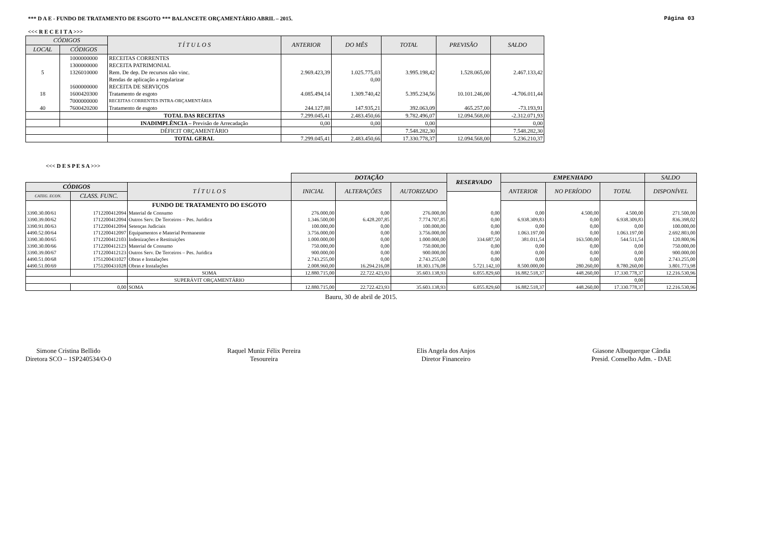*** D A E - FUNDO DE TRATAMENTO DE ESGOTO *** BALANCETE ORÇAMENTÁRIO ABRIL – 2015. Página 03
<<< R E C E I T A >>>
| CÓDIGOS | | T Í T U L O S | ANTERIOR | DO MÊS | TOTAL | PREVISÃO | SALDO |
| --- | --- | --- | --- | --- | --- | --- | --- |
| LOCAL | CÓDIGOS | | | | | | |
| | 1000000000 | RECEITAS CORRENTES | | | | | |
| | 1300000000 | RECEITA PATRIMONIAL | | | | | |
| 5 | 1326010000 | Rem. De dep. De recursos não vinc. | 2.969.423,39 | 1.025.775,03 | 3.995.198,42 | 1.528.065,00 | 2.467.133,42 |
| | | Rendas de aplicação a regularizar | | 0,00 | | | |
| | 1600000000 | RECEITA DE SERVIÇOS | | | | | |
| 18 | 1600420300 | Tratamento de esgoto | 4.085.494,14 | 1.309.740,42 | 5.395.234,56 | 10.101.246,00 | -4.706.011,44 |
| | 7000000000 | RECEITAS CORRENTES INTRA-ORÇAMENTÁRIA | | | | | |
| 40 | 7600420200 | Tratamento de esgoto | 244.127,88 | 147.935,21 | 392.063,09 | 465.257,00 | -73.193,91 |
| | | TOTAL DAS RECEITAS | 7.299.045,41 | 2.483.450,66 | 9.782.496,07 | 12.094.568,00 | -2.312.071,93 |
| | | INADIMPLÊNCIA – Previsão de Arrecadação | 0,00 | 0,00 | 0,00 | | 0,00 |
| | | DÉFICIT ORÇAMENTÁRIO | | | 7.548.282,30 | | 7.548.282,30 |
| | | TOTAL GERAL | 7.299.045,41 | 2.483.450,66 | 17.330.778,37 | 12.094.568,00 | 5.236.210,37 |
<<< D E S P E S A >>>
| | | | DOTAÇÃO | | | RESERVADO | EMPENHADO | | | SALDO |
| CÓDIGOS | | T Í T U L O S | INICIAL | ALTERAÇÕES | AUTORIZADO | | ANTERIOR | NO PERÍODO | TOTAL | DISPONÍVEL |
| CATEG. ECON. | CLASS. FUNC. | | | | | | | | | |
| | | FUNDO DE TRATAMENTO DO ESGOTO | | | | | | | | |
| 3390.30.00/61 | 1712200412094 | Material de Consumo | 276.000,00 | 0,00 | 276.000,00 | 0,00 | 0,00 | 4.500,00 | 4.500,00 | 271.500,00 |
| 3390.39.00/62 | 1712200412094 | Outros Serv. De Terceiros – Pes. Juridica | 1.346.500,00 | 6.428.207,85 | 7.774.707,85 | 0,00 | 6.938.309,83 | 0,00 | 6.938.309,83 | 836.398,02 |
| 3390.91.00/63 | 1712200412094 | Setenças Judiciais | 100.000,00 | 0,00 | 100.000,00 | 0,00 | 0,00 | 0,00 | 0,00 | 100.000,00 |
| 4490.52.00/64 | 1712200412097 | Equipamentos e Material Permanente | 3.756.000,00 | 0,00 | 3.756.000,00 | 0,00 | 1.063.197,00 | 0,00 | 1.063.197,00 | 2.692.803,00 |
| 3390.30.00/65 | 1712200412103 | Indenizações e Restituições | 1.000.000,00 | 0,00 | 1.000.000,00 | 334.687,50 | 381.011,54 | 163.500,00 | 544.511,54 | 120.800,96 |
| 3390.30.00/66 | 1712200412123 | Material de Consumo | 750.000,00 | 0,00 | 750.000,00 | 0,00 | 0,00 | 0,00 | 0,00 | 750.000,00 |
| 3390.39.00/67 | 1712200412123 | Outros Serv. De Terceiros – Pes. Juridica | 900.000,00 | 0,00 | 900.000,00 | 0,00 | 0,00 | 0,00 | 0,00 | 900.000,00 |
| 4490.51.00/68 | 1751200431027 | Obras e Instalações | 2.743.255,00 | 0,00 | 2.743.255,00 | 0,00 | 0,00 | 0,00 | 0,00 | 2.743.255,00 |
| 4490.51.00/69 | 1751200431028 | Obras e Instalações | 2.008.960,00 | 16.294.216,08 | 18.303.176,08 | 5.721.142,10 | 8.500.000,00 | 280.260,00 | 8.780.260,00 | 3.801.773,98 |
| | | SOMA | 12.880.715,00 | 22.722.423,93 | 35.603.138,93 | 6.055.829,60 | 16.882.518,37 | 448.260,00 | 17.330.778,37 | 12.216.530,96 |
| | | SUPERÁVIT ORÇAMENTÁRIO | | | | | | | 0,00 | |
| | 0,00 | SOMA | 12.880.715,00 | 22.722.423,93 | 35.603.138,93 | 6.055.829,60 | 16.882.518,37 | 448.260,00 | 17.330.778,37 | 12.216.530,96 |
Bauru, 30 de abril de 2015.
Simone Cristina Bellido
Diretora SCO – 1SP240534/O-0
Raquel Muniz Félix Pereira
Tesoureira
Elis Angela dos Anjos
Diretor Financeiro
Giasone Albuquerque Cândia
Presid. Conselho Adm. - DAE